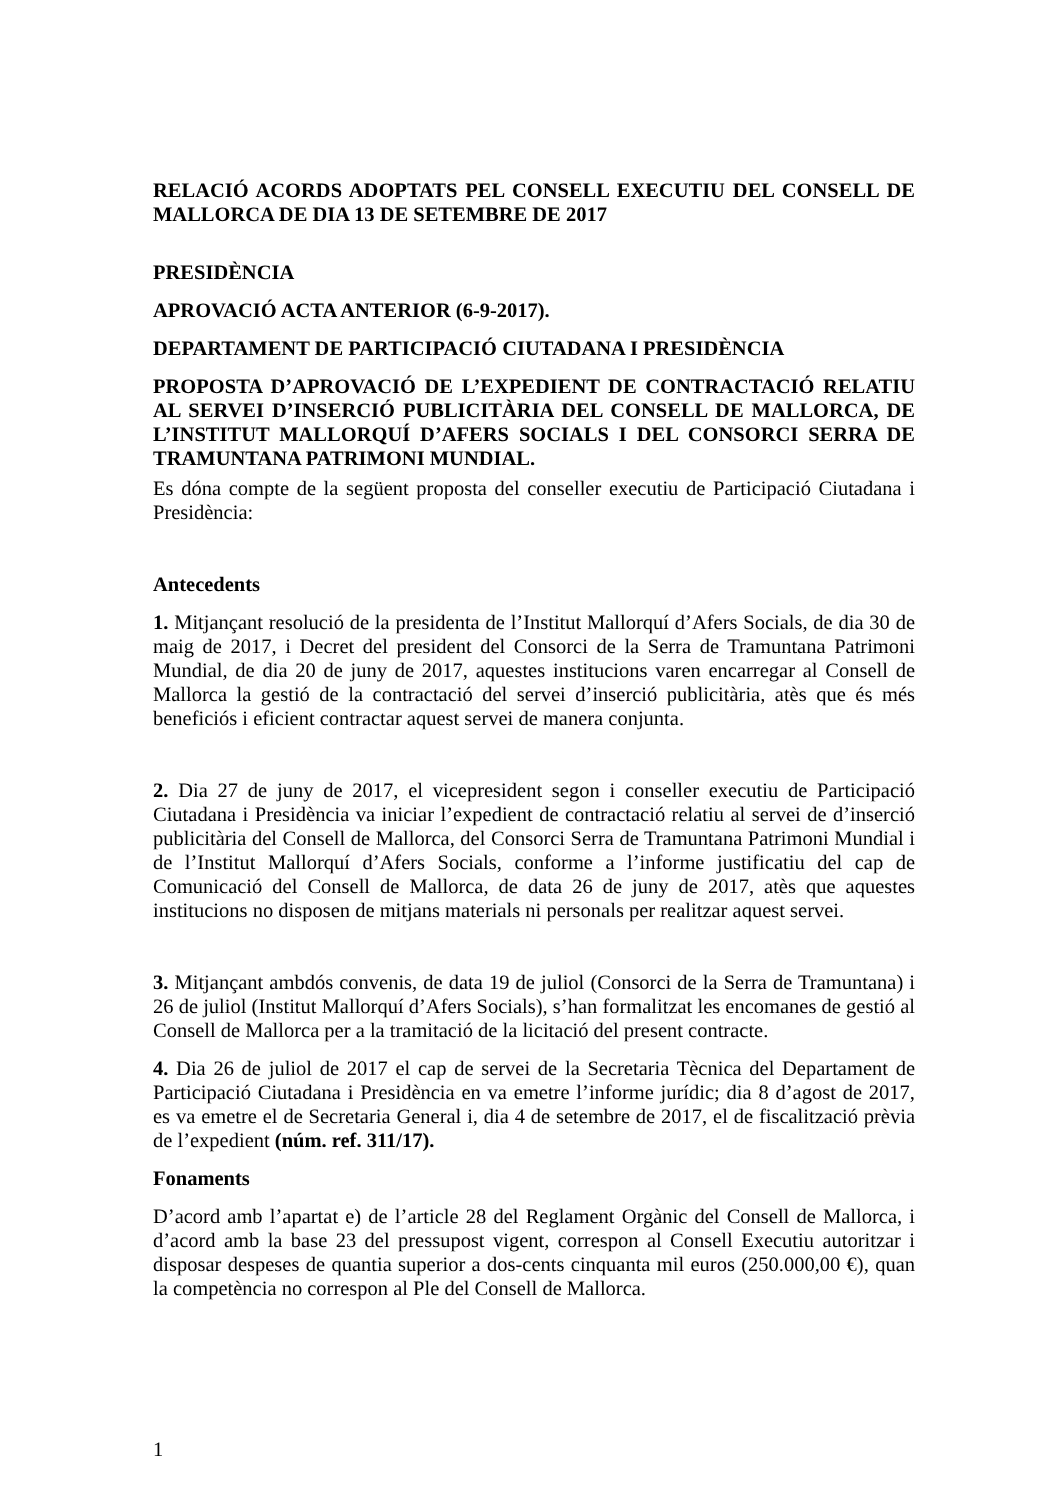RELACIÓ ACORDS ADOPTATS PEL CONSELL EXECUTIU DEL CONSELL DE MALLORCA DE DIA 13 DE SETEMBRE DE 2017
PRESIDÈNCIA
APROVACIÓ ACTA ANTERIOR (6-9-2017).
DEPARTAMENT DE PARTICIPACIÓ CIUTADANA I PRESIDÈNCIA
PROPOSTA D’APROVACIÓ DE L’EXPEDIENT DE CONTRACTACIÓ RELATIU AL SERVEI D’INSERCIÓ PUBLICITÀRIA DEL CONSELL DE MALLORCA, DE L’INSTITUT MALLORQUÍ D’AFERS SOCIALS I DEL CONSORCI SERRA DE TRAMUNTANA PATRIMONI MUNDIAL.
Es dóna compte de la següent proposta del conseller executiu de Participació Ciutadana i Presidència:
Antecedents
1. Mitjançant resolució de la presidenta de l’Institut Mallorquí d’Afers Socials, de dia 30 de maig de 2017, i Decret del president del Consorci de la Serra de Tramuntana Patrimoni Mundial, de dia 20 de juny de 2017, aquestes institucions varen encarregar al Consell de Mallorca la gestió de la contractació del servei d’inserció publicitària, atès que és més beneficiós i eficient contractar aquest servei de manera conjunta.
2. Dia 27 de juny de 2017, el vicepresident segon i conseller executiu de Participació Ciutadana i Presidència va iniciar l’expedient de contractació relatiu al servei de d’inserció publicitària del Consell de Mallorca, del Consorci Serra de Tramuntana Patrimoni Mundial i de l’Institut Mallorquí d’Afers Socials, conforme a l’informe justificatiu del cap de Comunicació del Consell de Mallorca, de data 26 de juny de 2017, atès que aquestes institucions no disposen de mitjans materials ni personals per realitzar aquest servei.
3. Mitjançant ambdós convenis, de data 19 de juliol (Consorci de la Serra de Tramuntana) i 26 de juliol (Institut Mallorquí d’Afers Socials), s’han formalitzat les encomanes de gestió al Consell de Mallorca per a la tramitació de la licitació del present contracte.
4. Dia 26 de juliol de 2017 el cap de servei de la Secretaria Tècnica del Departament de Participació Ciutadana i Presidència en va emetre l’informe jurídic; dia 8 d’agost de 2017, es va emetre el de Secretaria General i, dia 4 de setembre de 2017, el de fiscalització prèvia de l’expedient (núm. ref. 311/17).
Fonaments
D’acord amb l’apartat e) de l’article 28 del Reglament Orgànic del Consell de Mallorca, i d’acord amb la base 23 del pressupost vigent, correspon al Consell Executiu autoritzar i disposar despeses de quantia superior a dos-cents cinquanta mil euros (250.000,00 €), quan la competència no correspon al Ple del Consell de Mallorca.
1